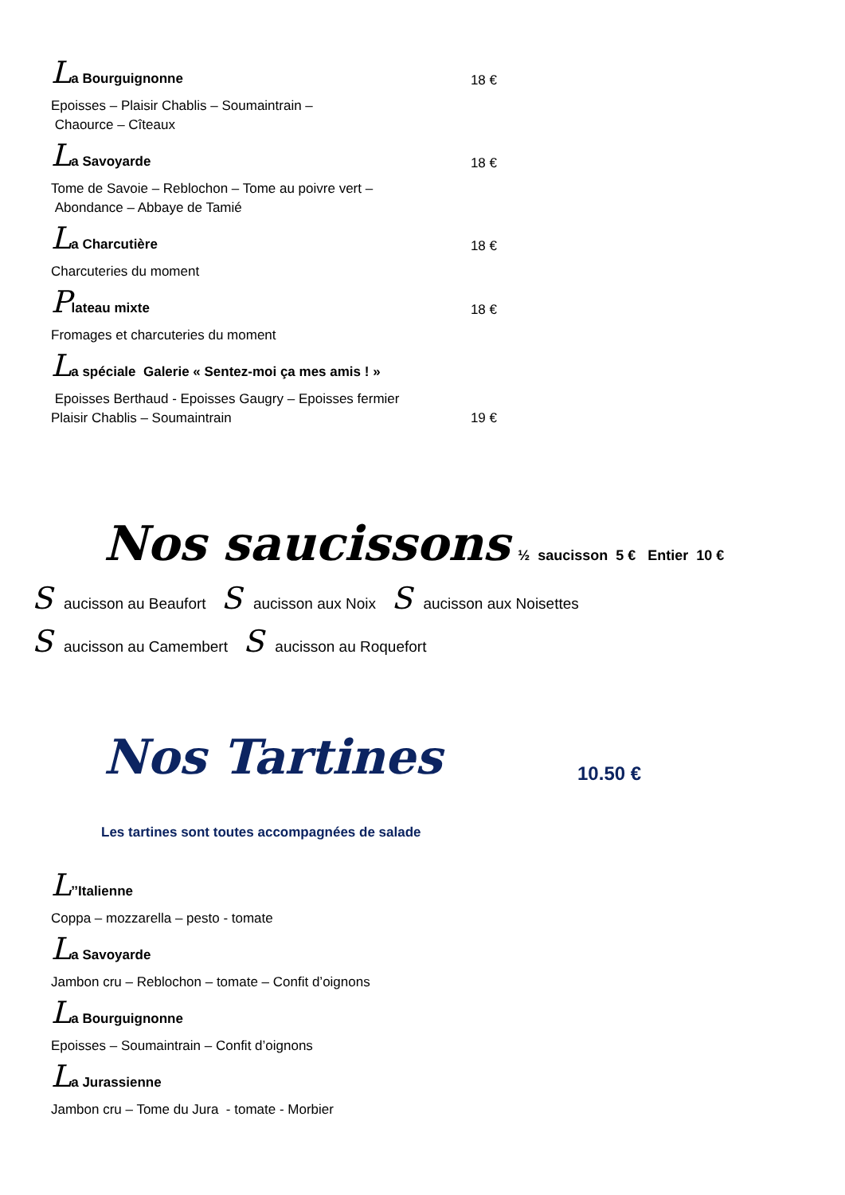La Bourguignonne
18 €
Epoisses – Plaisir Chablis – Soumaintrain –
Chaource – Cîteaux
La Savoyarde
18 €
Tome de Savoie – Reblochon – Tome au poivre vert –
Abondance – Abbaye de Tamié
La Charcutière
18 €
Charcuteries du moment
Plateau mixte
18 €
Fromages et charcuteries du moment
La spéciale Galerie « Sentez-moi ça mes amis ! »
Epoisses Berthaud - Epoisses Gaugry – Epoisses fermier
Plaisir Chablis – Soumaintrain
19 €
Nos saucissons ½ saucisson 5 € Entier 10 €
Saucisson au Beaufort S aucisson aux Noix S aucisson aux Noisettes
Saucisson au Camembert S aucisson au Roquefort
Nos Tartines 10.50 €
Les tartines sont toutes accompagnées de salade
L’’Italienne
Coppa – mozzarella – pesto - tomate
La Savoyarde
Jambon cru – Reblochon – tomate – Confit d’oignons
La Bourguignonne
Epoisses – Soumaintrain – Confit d’oignons
La Jurassienne
Jambon cru – Tome du Jura - tomate - Morbier